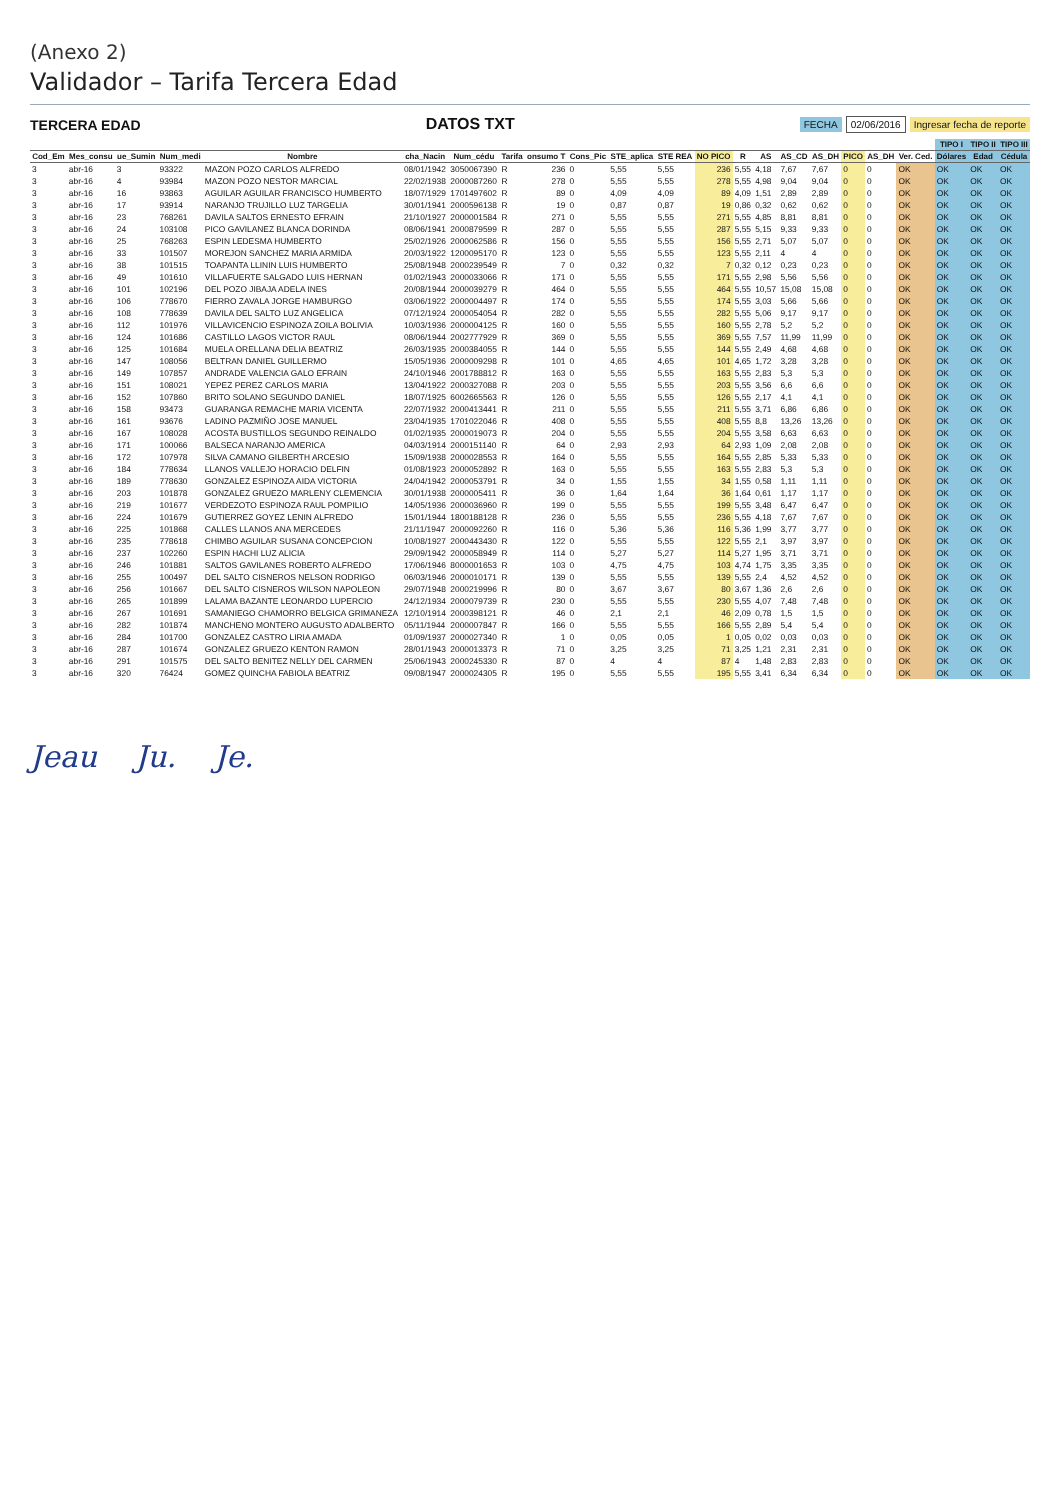(Anexo 2)
Validador – Tarifa Tercera Edad
TERCERA EDAD
DATOS TXT
FECHA 02/06/2016 Ingresar fecha de reporte
| | | | | | | | | | | | | | | | | | | | | TIPO I | TIPO II | TIPO III |
| --- | --- | --- | --- | --- | --- | --- | --- | --- | --- | --- | --- | --- | --- | --- | --- | --- | --- | --- | --- | --- | --- | --- |
| Cod_Em | Mes_consu | ue_Sumin | Num_medi | Nombre | cha_Nacin | Num_cédu | Tarifa | onsumo T | Cons_Pic | STE_aplica | STE REA | NO PICO | R | AS | AS_CD | AS_DH | PICO | AS_DH | Ver. Ced. | Dólares | Edad | Cédula |
| 3 | abr-16 | 3 | 93322 | MAZON POZO CARLOS ALFREDO | 08/01/1942 | 3050067390 | R | 236 | 0 | 5,55 | 5,55 | 236 | 5,55 | 4,18 | 7,67 | 7,67 | 0 | 0 | OK | OK | OK | OK |
| 3 | abr-16 | 4 | 93984 | MAZON POZO NESTOR MARCIAL | 22/02/1938 | 2000087260 | R | 278 | 0 | 5,55 | 5,55 | 278 | 5,55 | 4,98 | 9,04 | 9,04 | 0 | 0 | OK | OK | OK | OK |
| 3 | abr-16 | 16 | 93863 | AGUILAR AGUILAR FRANCISCO HUMBERTO | 18/07/1929 | 1701497602 | R | 89 | 0 | 4,09 | 4,09 | 89 | 4,09 | 1,51 | 2,89 | 2,89 | 0 | 0 | OK | OK | OK | OK |
| 3 | abr-16 | 17 | 93914 | NARANJO TRUJILLO LUZ TARGELIA | 30/01/1941 | 2000596138 | R | 19 | 0 | 0,87 | 0,87 | 19 | 0,86 | 0,32 | 0,62 | 0,62 | 0 | 0 | OK | OK | OK | OK |
| 3 | abr-16 | 23 | 768261 | DAVILA SALTOS ERNESTO EFRAIN | 21/10/1927 | 2000001584 | R | 271 | 0 | 5,55 | 5,55 | 271 | 5,55 | 4,85 | 8,81 | 8,81 | 0 | 0 | OK | OK | OK | OK |
| 3 | abr-16 | 24 | 103108 | PICO GAVILANEZ BLANCA DORINDA | 08/06/1941 | 2000879599 | R | 287 | 0 | 5,55 | 5,55 | 287 | 5,55 | 5,15 | 9,33 | 9,33 | 0 | 0 | OK | OK | OK | OK |
| 3 | abr-16 | 25 | 768263 | ESPIN LEDESMA HUMBERTO | 25/02/1926 | 2000062586 | R | 156 | 0 | 5,55 | 5,55 | 156 | 5,55 | 2,71 | 5,07 | 5,07 | 0 | 0 | OK | OK | OK | OK |
| 3 | abr-16 | 33 | 101507 | MOREJON SANCHEZ MARIA ARMIDA | 20/03/1922 | 1200095170 | R | 123 | 0 | 5,55 | 5,55 | 123 | 5,55 | 2,11 | 4 | 4 | 0 | 0 | OK | OK | OK | OK |
| 3 | abr-16 | 38 | 101515 | TOAPANTA LLININ LUIS HUMBERTO | 25/08/1948 | 2000239549 | R | 7 | 0 | 0,32 | 0,32 | 7 | 0,32 | 0,12 | 0,23 | 0,23 | 0 | 0 | OK | OK | OK | OK |
| 3 | abr-16 | 49 | 101610 | VILLAFUERTE SALGADO LUIS HERNAN | 01/02/1943 | 2000033066 | R | 171 | 0 | 5,55 | 5,55 | 171 | 5,55 | 2,98 | 5,56 | 5,56 | 0 | 0 | OK | OK | OK | OK |
| 3 | abr-16 | 101 | 102196 | DEL POZO JIBAJA ADELA INES | 20/08/1944 | 2000039279 | R | 464 | 0 | 5,55 | 5,55 | 464 | 5,55 | 10,57 | 15,08 | 15,08 | 0 | 0 | OK | OK | OK | OK |
| 3 | abr-16 | 106 | 778670 | FIERRO ZAVALA JORGE HAMBURGO | 03/06/1922 | 2000004497 | R | 174 | 0 | 5,55 | 5,55 | 174 | 5,55 | 3,03 | 5,66 | 5,66 | 0 | 0 | OK | OK | OK | OK |
| 3 | abr-16 | 108 | 778639 | DAVILA DEL SALTO LUZ ANGELICA | 07/12/1924 | 2000054054 | R | 282 | 0 | 5,55 | 5,55 | 282 | 5,55 | 5,06 | 9,17 | 9,17 | 0 | 0 | OK | OK | OK | OK |
| 3 | abr-16 | 112 | 101976 | VILLAVICENCIO ESPINOZA ZOILA BOLIVIA | 10/03/1936 | 2000004125 | R | 160 | 0 | 5,55 | 5,55 | 160 | 5,55 | 2,78 | 5,2 | 5,2 | 0 | 0 | OK | OK | OK | OK |
| 3 | abr-16 | 124 | 101686 | CASTILLO LAGOS VICTOR RAUL | 08/06/1944 | 2002777929 | R | 369 | 0 | 5,55 | 5,55 | 369 | 5,55 | 7,57 | 11,99 | 11,99 | 0 | 0 | OK | OK | OK | OK |
| 3 | abr-16 | 125 | 101684 | MUELA ORELLANA DELIA BEATRIZ | 26/03/1935 | 2000384055 | R | 144 | 0 | 5,55 | 5,55 | 144 | 5,55 | 2,49 | 4,68 | 4,68 | 0 | 0 | OK | OK | OK | OK |
| 3 | abr-16 | 147 | 108056 | BELTRAN DANIEL GUILLERMO | 15/05/1936 | 2000009298 | R | 101 | 0 | 4,65 | 4,65 | 101 | 4,65 | 1,72 | 3,28 | 3,28 | 0 | 0 | OK | OK | OK | OK |
| 3 | abr-16 | 149 | 107857 | ANDRADE VALENCIA GALO EFRAIN | 24/10/1946 | 2001788812 | R | 163 | 0 | 5,55 | 5,55 | 163 | 5,55 | 2,83 | 5,3 | 5,3 | 0 | 0 | OK | OK | OK | OK |
| 3 | abr-16 | 151 | 108021 | YEPEZ PEREZ CARLOS MARIA | 13/04/1922 | 2000327088 | R | 203 | 0 | 5,55 | 5,55 | 203 | 5,55 | 3,56 | 6,6 | 6,6 | 0 | 0 | OK | OK | OK | OK |
| 3 | abr-16 | 152 | 107860 | BRITO SOLANO SEGUNDO DANIEL | 18/07/1925 | 6002665563 | R | 126 | 0 | 5,55 | 5,55 | 126 | 5,55 | 2,17 | 4,1 | 4,1 | 0 | 0 | OK | OK | OK | OK |
| 3 | abr-16 | 158 | 93473 | GUARANGA REMACHE MARIA VICENTA | 22/07/1932 | 2000413441 | R | 211 | 0 | 5,55 | 5,55 | 211 | 5,55 | 3,71 | 6,86 | 6,86 | 0 | 0 | OK | OK | OK | OK |
| 3 | abr-16 | 161 | 93676 | LADINO PAZMIÑO JOSE MANUEL | 23/04/1935 | 1701022046 | R | 408 | 0 | 5,55 | 5,55 | 408 | 5,55 | 8,8 | 13,26 | 13,26 | 0 | 0 | OK | OK | OK | OK |
| 3 | abr-16 | 167 | 108028 | ACOSTA BUSTILLOS SEGUNDO REINALDO | 01/02/1935 | 2000019073 | R | 204 | 0 | 5,55 | 5,55 | 204 | 5,55 | 3,58 | 6,63 | 6,63 | 0 | 0 | OK | OK | OK | OK |
| 3 | abr-16 | 171 | 100066 | BALSECA NARANJO AMERICA | 04/03/1914 | 2000151140 | R | 64 | 0 | 2,93 | 2,93 | 64 | 2,93 | 1,09 | 2,08 | 2,08 | 0 | 0 | OK | OK | OK | OK |
| 3 | abr-16 | 172 | 107978 | SILVA CAMANO GILBERTH ARCESIO | 15/09/1938 | 2000028553 | R | 164 | 0 | 5,55 | 5,55 | 164 | 5,55 | 2,85 | 5,33 | 5,33 | 0 | 0 | OK | OK | OK | OK |
| 3 | abr-16 | 184 | 778634 | LLANOS VALLEJO HORACIO DELFIN | 01/08/1923 | 2000052892 | R | 163 | 0 | 5,55 | 5,55 | 163 | 5,55 | 2,83 | 5,3 | 5,3 | 0 | 0 | OK | OK | OK | OK |
| 3 | abr-16 | 189 | 778630 | GONZALEZ ESPINOZA AIDA VICTORIA | 24/04/1942 | 2000053791 | R | 34 | 0 | 1,55 | 1,55 | 34 | 1,55 | 0,58 | 1,11 | 1,11 | 0 | 0 | OK | OK | OK | OK |
| 3 | abr-16 | 203 | 101878 | GONZALEZ GRUEZO MARLENY CLEMENCIA | 30/01/1938 | 2000005411 | R | 36 | 0 | 1,64 | 1,64 | 36 | 1,64 | 0,61 | 1,17 | 1,17 | 0 | 0 | OK | OK | OK | OK |
| 3 | abr-16 | 219 | 101677 | VERDEZOTO ESPINOZA RAUL POMPILIO | 14/05/1936 | 2000036960 | R | 199 | 0 | 5,55 | 5,55 | 199 | 5,55 | 3,48 | 6,47 | 6,47 | 0 | 0 | OK | OK | OK | OK |
| 3 | abr-16 | 224 | 101679 | GUTIERREZ GOYEZ LENIN ALFREDO | 15/01/1944 | 1800188128 | R | 236 | 0 | 5,55 | 5,55 | 236 | 5,55 | 4,18 | 7,67 | 7,67 | 0 | 0 | OK | OK | OK | OK |
| 3 | abr-16 | 225 | 101868 | CALLES LLANOS ANA MERCEDES | 21/11/1947 | 2000092260 | R | 116 | 0 | 5,36 | 5,36 | 116 | 5,36 | 1,99 | 3,77 | 3,77 | 0 | 0 | OK | OK | OK | OK |
| 3 | abr-16 | 235 | 778618 | CHIMBO AGUILAR SUSANA CONCEPCION | 10/08/1927 | 2000443430 | R | 122 | 0 | 5,55 | 5,55 | 122 | 5,55 | 2,1 | 3,97 | 3,97 | 0 | 0 | OK | OK | OK | OK |
| 3 | abr-16 | 237 | 102260 | ESPIN HACHI LUZ ALICIA | 29/09/1942 | 2000058949 | R | 114 | 0 | 5,27 | 5,27 | 114 | 5,27 | 1,95 | 3,71 | 3,71 | 0 | 0 | OK | OK | OK | OK |
| 3 | abr-16 | 246 | 101881 | SALTOS GAVILANES ROBERTO ALFREDO | 17/06/1946 | 8000001653 | R | 103 | 0 | 4,75 | 4,75 | 103 | 4,74 | 1,75 | 3,35 | 3,35 | 0 | 0 | OK | OK | OK | OK |
| 3 | abr-16 | 255 | 100497 | DEL SALTO CISNEROS NELSON RODRIGO | 06/03/1946 | 2000010171 | R | 139 | 0 | 5,55 | 5,55 | 139 | 5,55 | 2,4 | 4,52 | 4,52 | 0 | 0 | OK | OK | OK | OK |
| 3 | abr-16 | 256 | 101667 | DEL SALTO CISNEROS WILSON NAPOLEON | 29/07/1948 | 2000219996 | R | 80 | 0 | 3,67 | 3,67 | 80 | 3,67 | 1,36 | 2,6 | 2,6 | 0 | 0 | OK | OK | OK | OK |
| 3 | abr-16 | 265 | 101899 | LALAMA BAZANTE LEONARDO LUPERCIO | 24/12/1934 | 2000079739 | R | 230 | 0 | 5,55 | 5,55 | 230 | 5,55 | 4,07 | 7,48 | 7,48 | 0 | 0 | OK | OK | OK | OK |
| 3 | abr-16 | 267 | 101691 | SAMANIEGO CHAMORRO BELGICA GRIMANEZA | 12/10/1914 | 2000398121 | R | 46 | 0 | 2,1 | 2,1 | 46 | 2,09 | 0,78 | 1,5 | 1,5 | 0 | 0 | OK | OK | OK | OK |
| 3 | abr-16 | 282 | 101874 | MANCHENO MONTERO AUGUSTO ADALBERTO | 05/11/1944 | 2000007847 | R | 166 | 0 | 5,55 | 5,55 | 166 | 5,55 | 2,89 | 5,4 | 5,4 | 0 | 0 | OK | OK | OK | OK |
| 3 | abr-16 | 284 | 101700 | GONZALEZ CASTRO LIRIA AMADA | 01/09/1937 | 2000027340 | R | 1 | 0 | 0,05 | 0,05 | 1 | 0,05 | 0,02 | 0,03 | 0,03 | 0 | 0 | OK | OK | OK | OK |
| 3 | abr-16 | 287 | 101674 | GONZALEZ GRUEZO KENTON RAMON | 28/01/1943 | 2000013373 | R | 71 | 0 | 3,25 | 3,25 | 71 | 3,25 | 1,21 | 2,31 | 2,31 | 0 | 0 | OK | OK | OK | OK |
| 3 | abr-16 | 291 | 101575 | DEL SALTO BENITEZ NELLY DEL CARMEN | 25/06/1943 | 2000245330 | R | 87 | 0 | 4 | 4 | 87 | 4 | 1,48 | 2,83 | 2,83 | 0 | 0 | OK | OK | OK | OK |
| 3 | abr-16 | 320 | 76424 | GOMEZ QUINCHA FABIOLA BEATRIZ | 09/08/1947 | 2000024305 | R | 195 | 0 | 5,55 | 5,55 | 195 | 5,55 | 3,41 | 6,34 | 6,34 | 0 | 0 | OK | OK | OK | OK |
Jeau Ju. Je.